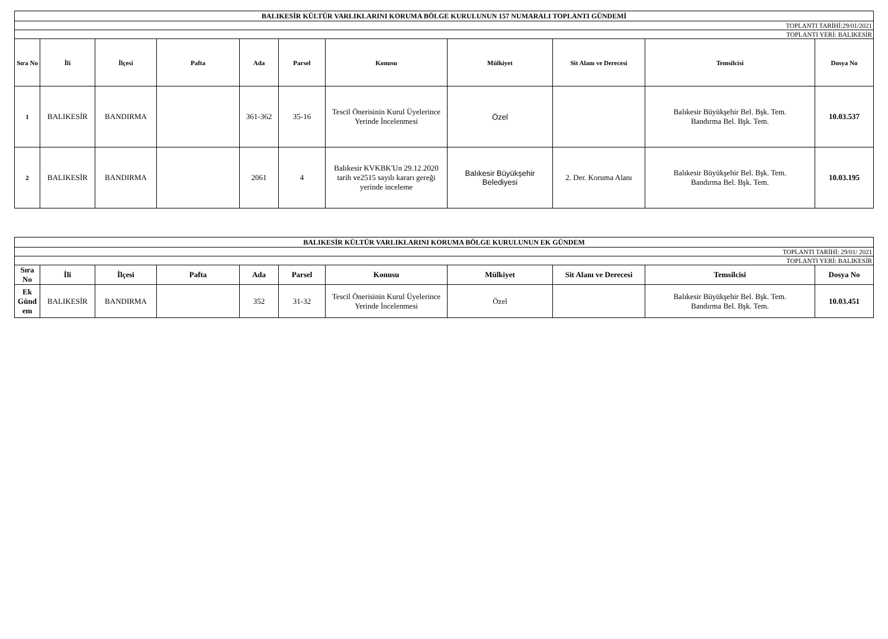| BALIKESİR KÜLTÜR VARLIKLARINI KORUMA BÖLGE KURULUNUN 157 NUMARALI TOPLANTI GÜNDEMİ | | | | | | | | | | |
| TOPLANTI TARİHİ:29/01/2021 | | | | | | | | | | |
| TOPLANTI YERİ: BALIKESİR | | | | | | | | | | |
| Sıra No | İli | İlçesi | Pafta | Ada | Parsel | Konusu | Mülkiyet | Sit Alanı ve Derecesi | Temsilcisi | Dosya No |
| 1 | BALIKESİR | BANDIRMA | | 361-362 | 35-16 | Tescil Önerisinin Kurul Üyelerince Yerinde İncelenmesi | Özel | | Balıkesir Büyükşehir Bel. Bşk. Tem. Bandırma Bel. Bşk. Tem. | 10.03.537 |
| 2 | BALIKESİR | BANDIRMA | | 2061 | 4 | Balıkesir KVKBK'Un 29.12.2020 tarih ve2515 sayılı kararı gereği yerinde inceleme | Balıkesir Büyükşehir Belediyesi | 2. Der. Koruma Alanı | Balıkesir Büyükşehir Bel. Bşk. Tem. Bandırma Bel. Bşk. Tem. | 10.03.195 |
| BALIKESİR KÜLTÜR VARLIKLARINI KORUMA BÖLGE KURULUNUN EK GÜNDEM | | | | | | | | | | |
| TOPLANTI TARİHİ: 29/01/ 2021 | | | | | | | | | | |
| TOPLANTI YERİ: BALIKESİR | | | | | | | | | | |
| Sıra No | İli | İlçesi | Pafta | Ada | Parsel | Konusu | Mülkiyet | Sit Alanı ve Derecesi | Temsilcisi | Dosya No |
| Ek Günd em | BALIKESİR | BANDIRMA | | 352 | 31-32 | Tescil Önerisinin Kurul Üyelerince Yerinde İncelenmesi | Özel | | Balıkesir Büyükşehir Bel. Bşk. Tem. Bandırma Bel. Bşk. Tem. | 10.03.451 |